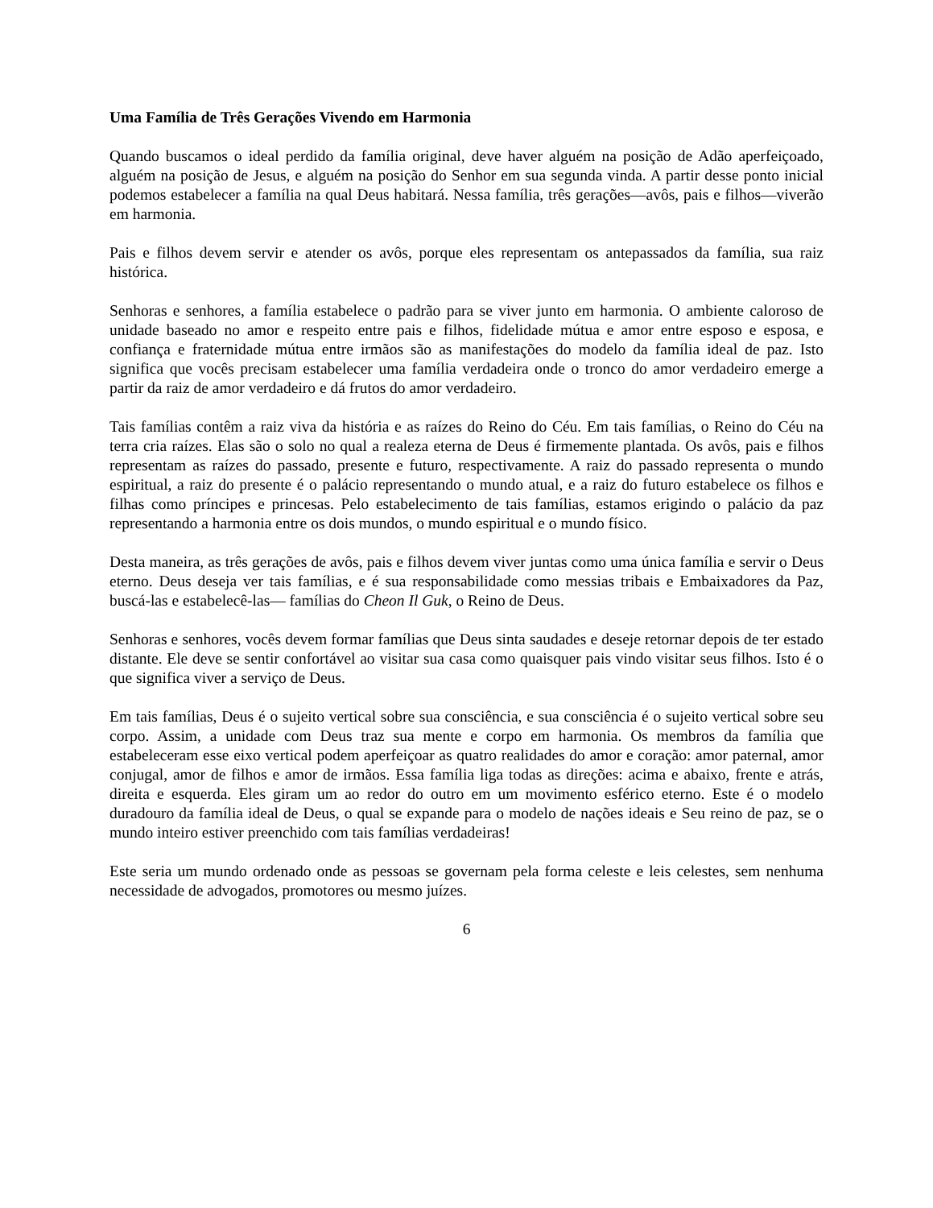Uma Família de Três Gerações Vivendo em Harmonia
Quando buscamos o ideal perdido da família original, deve haver alguém na posição de Adão aperfeiçoado, alguém na posição de Jesus, e alguém na posição do Senhor em sua segunda vinda. A partir desse ponto inicial podemos estabelecer a família na qual Deus habitará. Nessa família, três gerações—avôs, pais e filhos—viverão em harmonia.
Pais e filhos devem servir e atender os avôs, porque eles representam os antepassados da família, sua raiz histórica.
Senhoras e senhores, a família estabelece o padrão para se viver junto em harmonia. O ambiente caloroso de unidade baseado no amor e respeito entre pais e filhos, fidelidade mútua e amor entre esposo e esposa, e confiança e fraternidade mútua entre irmãos são as manifestações do modelo da família ideal de paz. Isto significa que vocês precisam estabelecer uma família verdadeira onde o tronco do amor verdadeiro emerge a partir da raiz de amor verdadeiro e dá frutos do amor verdadeiro.
Tais famílias contêm a raiz viva da história e as raízes do Reino do Céu. Em tais famílias, o Reino do Céu na terra cria raízes. Elas são o solo no qual a realeza eterna de Deus é firmemente plantada. Os avôs, pais e filhos representam as raízes do passado, presente e futuro, respectivamente. A raiz do passado representa o mundo espiritual, a raiz do presente é o palácio representando o mundo atual, e a raiz do futuro estabelece os filhos e filhas como príncipes e princesas. Pelo estabelecimento de tais famílias, estamos erigindo o palácio da paz representando a harmonia entre os dois mundos, o mundo espiritual e o mundo físico.
Desta maneira, as três gerações de avôs, pais e filhos devem viver juntas como uma única família e servir o Deus eterno. Deus deseja ver tais famílias, e é sua responsabilidade como messias tribais e Embaixadores da Paz, buscá-las e estabelecê-las— famílias do Cheon Il Guk, o Reino de Deus.
Senhoras e senhores, vocês devem formar famílias que Deus sinta saudades e deseje retornar depois de ter estado distante. Ele deve se sentir confortável ao visitar sua casa como quaisquer pais vindo visitar seus filhos. Isto é o que significa viver a serviço de Deus.
Em tais famílias, Deus é o sujeito vertical sobre sua consciência, e sua consciência é o sujeito vertical sobre seu corpo. Assim, a unidade com Deus traz sua mente e corpo em harmonia. Os membros da família que estabeleceram esse eixo vertical podem aperfeiçoar as quatro realidades do amor e coração: amor paternal, amor conjugal, amor de filhos e amor de irmãos. Essa família liga todas as direções: acima e abaixo, frente e atrás, direita e esquerda. Eles giram um ao redor do outro em um movimento esférico eterno. Este é o modelo duradouro da família ideal de Deus, o qual se expande para o modelo de nações ideais e Seu reino de paz, se o mundo inteiro estiver preenchido com tais famílias verdadeiras!
Este seria um mundo ordenado onde as pessoas se governam pela forma celeste e leis celestes, sem nenhuma necessidade de advogados, promotores ou mesmo juízes.
6